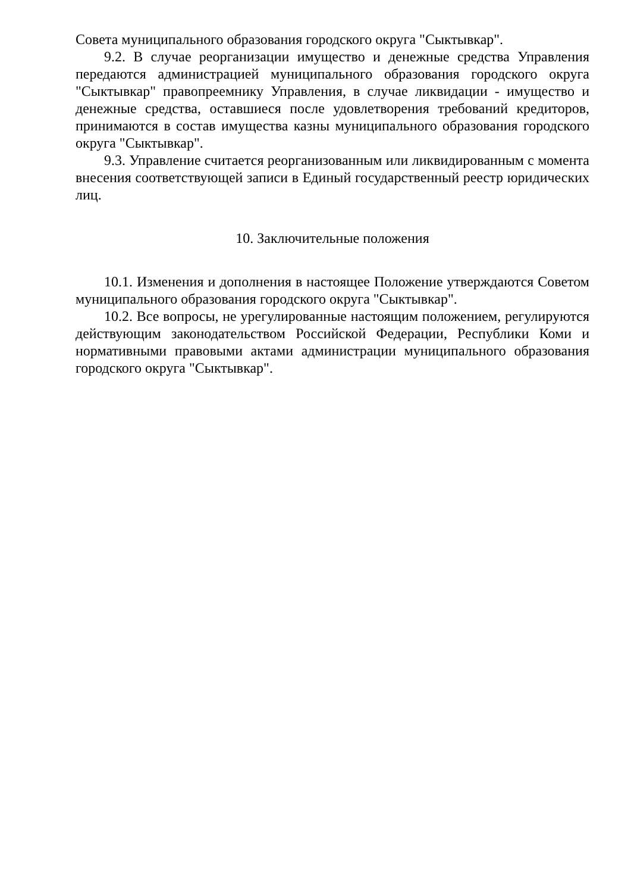Совета муниципального образования городского округа "Сыктывкар".
9.2. В случае реорганизации имущество и денежные средства Управления передаются администрацией муниципального образования городского округа "Сыктывкар" правопреемнику Управления, в случае ликвидации - имущество и денежные средства, оставшиеся после удовлетворения требований кредиторов, принимаются в состав имущества казны муниципального образования городского округа "Сыктывкар".
9.3. Управление считается реорганизованным или ликвидированным с момента внесения соответствующей записи в Единый государственный реестр юридических лиц.
10. Заключительные положения
10.1. Изменения и дополнения в настоящее Положение утверждаются Советом муниципального образования городского округа "Сыктывкар".
10.2. Все вопросы, не урегулированные настоящим положением, регулируются действующим законодательством Российской Федерации, Республики Коми и нормативными правовыми актами администрации муниципального образования городского округа "Сыктывкар".